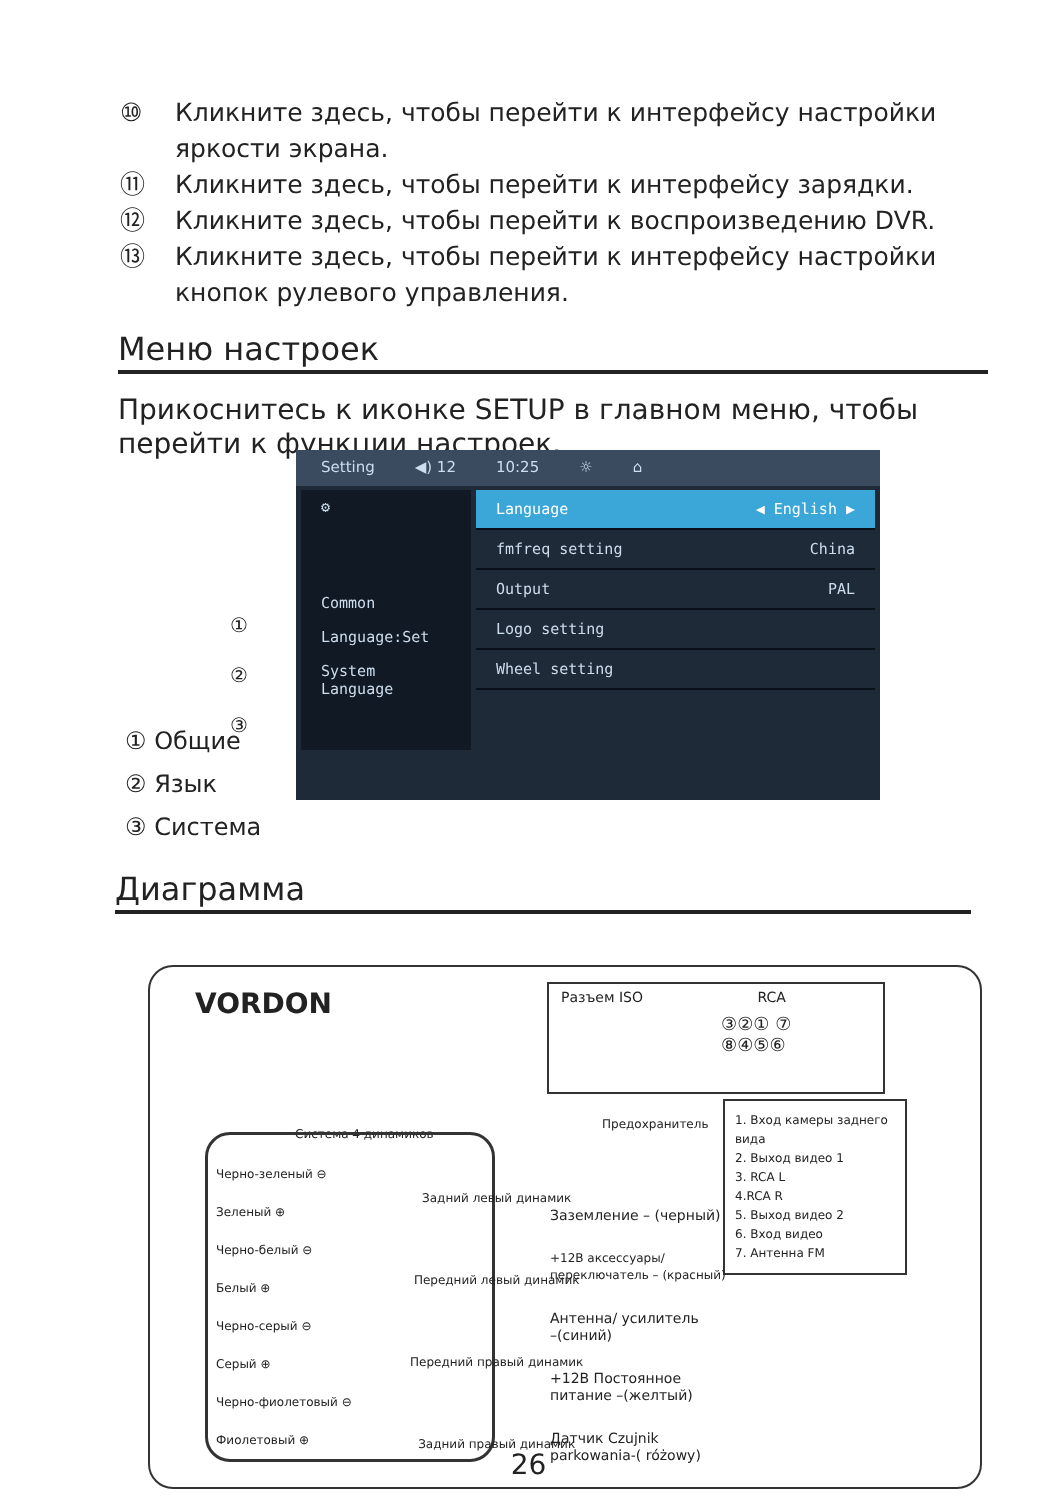⑩ Кликните здесь, чтобы перейти к интерфейсу настройки яркости экрана.
⑪ Кликните здесь, чтобы перейти к интерфейсу зарядки.
⑫ Кликните здесь, чтобы перейти к воспроизведению DVR.
⑬ Кликните здесь, чтобы перейти к интерфейсу настройки кнопок рулевого управления.
Меню настроек
Прикоснитесь к иконке SETUP в главном меню, чтобы перейти к функции настроек.
Setting ◀) 12 10:25 ☼ ⌂
⚙
Common
Language:Set
System Language
Language ◀ English ▶
fmfreq setting China
Output PAL
Logo setting
Wheel setting
①
②
③
① Общие
② Язык
③ Система
Диаграмма
VORDON
Система 4 динамиков
Черно-зеленый ⊖
Зеленый ⊕
Черно-белый ⊖
Белый ⊕
Черно-серый ⊖
Серый ⊕
Черно-фиолетовый ⊖
Фиолетовый ⊕
Задний левый динамик
Передний левый динамик
Передний правый динамик
Задний правый динамик
Разъем ISO RCA
③②① ⑦
⑧④⑤⑥
Предохранитель
1. Вход камеры заднего вида
2. Выход видео 1
3. RCA L
4.RCA R
5. Выход видео 2
6. Вход видео
7. Антенна FM
Заземление – (черный)
+12В аксессуары/
переключатель – (красный)
Антенна/ усилитель
–(синий)
+12В Постоянное
питание –(желтый)
Датчик Czujnik
parkowania-( różowy)
26